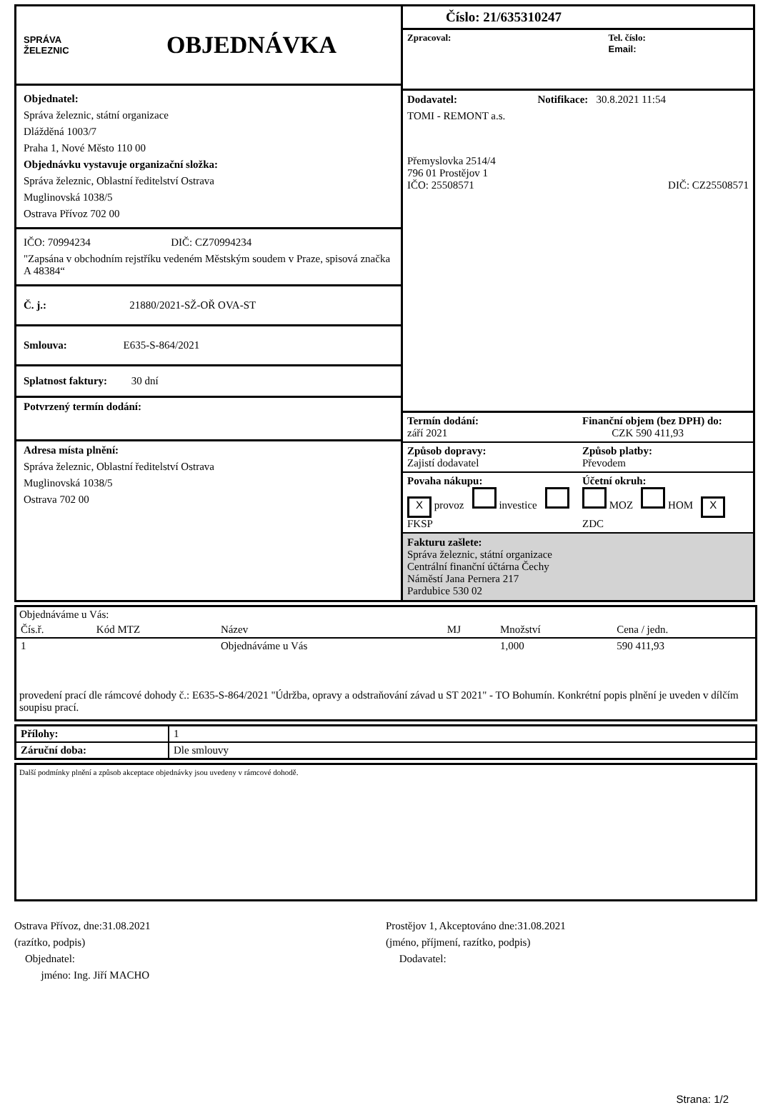SPRÁVA
ŽELEZNIC
OBJEDNÁVKA
Objednatel:
Správa železnic, státní organizace
Dlážděná 1003/7
Praha 1, Nové Město 110 00
Objednávku vystavuje organizační složka:
Správa železnic, Oblastní ředitelství Ostrava
Muglinovská 1038/5
Ostrava Přívoz 702 00
IČO: 70994234 DIČ: CZ70994234
"Zapsána v obchodním rejstříku vedeném Městským soudem v Praze, spisová značka A 48384“
Č. j.: 21880/2021-SŽ-OŘ OVA-ST
Smlouva: E635-S-864/2021
Splatnost faktury: 30 dní
Potvrzený termín dodání:
Adresa místa plnění:
Správa železnic, Oblastní ředitelství Ostrava
Muglinovská 1038/5
Ostrava 702 00
Číslo: 21/635310247
Zpracoval: Tel. číslo:
Email:
Dodavatel: Notifikace: 30.8.2021 11:54
TOMI - REMONT a.s.
Přemyslovka 2514/4
796 01 Prostějov 1
IČO: 25508571 DIČ: CZ25508571
Termín dodání:
září 2021
Finanční objem (bez DPH) do:
CZK 590 411,93
Způsob dopravy:
Zajistí dodavatel
Způsob platby:
Převodem
Povaha nákupu:
X provoz investice FKSP
Účetní okruh:
MOZ HOM X ZDC
Fakturu zašlete:
Správa železnic, státní organizace
Centrální finanční účtárna Čechy
Náměstí Jana Pernera 217
Pardubice 530 02
Objednáváme u Vás:
| Čís.ř. | Kód MTZ | Název | MJ | Množství | Cena / jedn. |
| --- | --- | --- | --- | --- | --- |
| 1 | | Objednáváme u Vás | | 1,000 | 590 411,93 |
provedení prací dle rámcové dohody č.: E635-S-864/2021 "Údržba, opravy a odstraňování závad u ST 2021" - TO Bohumín. Konkrétní popis plnění je uveden v dílčím soupisu prací.
| Přílohy: | 1 |
| Záruční doba: | Dle smlouvy |
Další podmínky plnění a způsob akceptace objednávky jsou uvedeny v rámcové dohodě.
Ostrava Přívoz, dne:31.08.2021
(razítko, podpis)
Objednatel:
jméno: Ing. Jiří MACHO
Prostějov 1, Akceptováno dne:31.08.2021
(jméno, příjmení, razítko, podpis)
Dodavatel:
Strana: 1/2